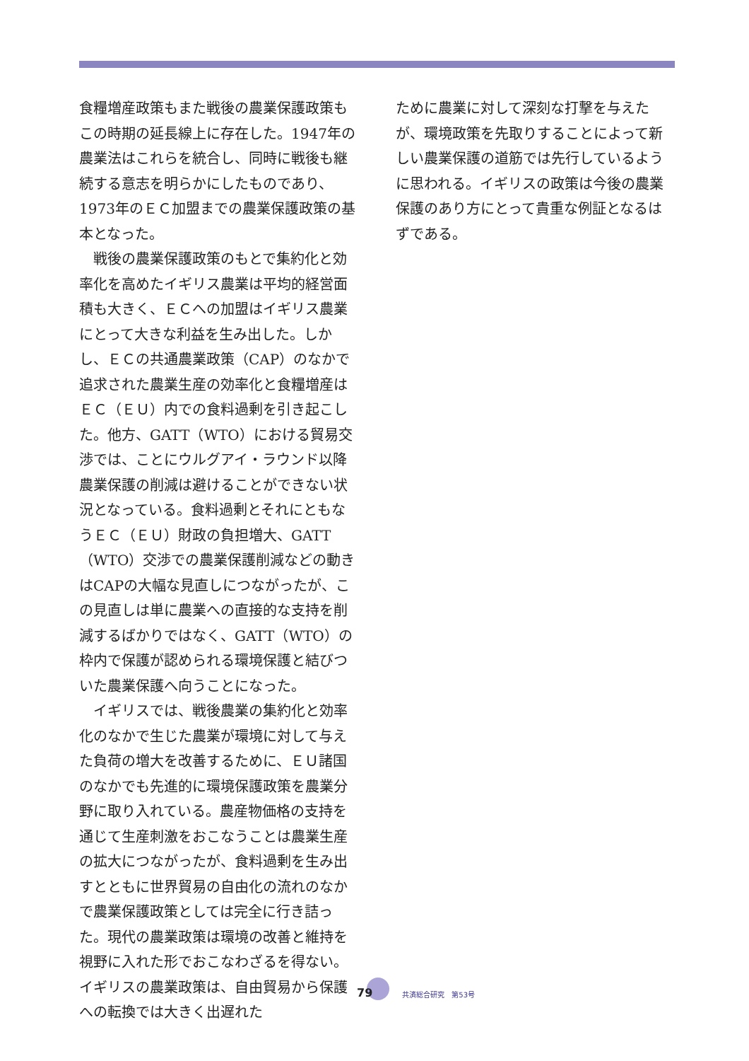食糧増産政策もまた戦後の農業保護政策もこの時期の延長線上に存在した。1947年の農業法はこれらを統合し、同時に戦後も継続する意志を明らかにしたものであり、1973年のＥＣ加盟までの農業保護政策の基本となった。
戦後の農業保護政策のもとで集約化と効率化を高めたイギリス農業は平均的経営面積も大きく、ＥＣへの加盟はイギリス農業にとって大きな利益を生み出した。しかし、ＥＣの共通農業政策（CAP）のなかで追求された農業生産の効率化と食糧増産はＥＣ（ＥＵ）内での食料過剰を引き起こした。他方、GATT（WTO）における貿易交渉では、ことにウルグアイ・ラウンド以降農業保護の削減は避けることができない状況となっている。食料過剰とそれにともなうＥＣ（ＥＵ）財政の負担増大、GATT（WTO）交渉での農業保護削減などの動きはCAPの大幅な見直しにつながったが、この見直しは単に農業への直接的な支持を削減するばかりではなく、GATT（WTO）の枠内で保護が認められる環境保護と結びついた農業保護へ向うことになった。
イギリスでは、戦後農業の集約化と効率化のなかで生じた農業が環境に対して与えた負荷の増大を改善するために、ＥＵ諸国のなかでも先進的に環境保護政策を農業分野に取り入れている。農産物価格の支持を通じて生産刺激をおこなうことは農業生産の拡大につながったが、食料過剰を生み出すとともに世界貿易の自由化の流れのなかで農業保護政策としては完全に行き詰った。現代の農業政策は環境の改善と維持を視野に入れた形でおこなわざるを得ない。イギリスの農業政策は、自由貿易から保護への転換では大きく出遅れた
ために農業に対して深刻な打撃を与えたが、環境政策を先取りすることによって新しい農業保護の道筋では先行しているように思われる。イギリスの政策は今後の農業保護のあり方にとって貴重な例証となるはずである。
79 共済総合研究　第53号